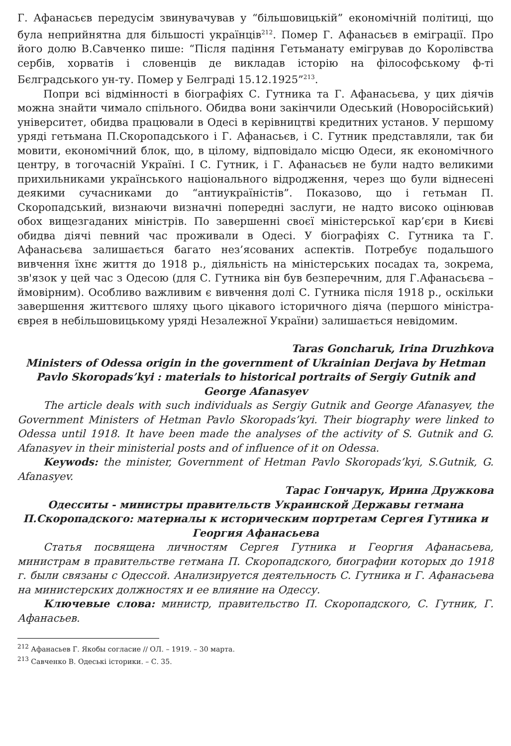Г. Афанасьєв передусім звинувачував у “більшовицькій” економічній політиці, що була неприйнятна для більшості українців<sup>212</sup>. Помер Г. Афанасьєв в еміграції. Про його долю В.Савченко пише: “Після падіння Гетьманату емігрував до Королівства сербів, хорватів і словенців де викладав історію на філософському ф-ті Бєлградського ун-ту. Помер у Белграді 15.12.1925”<sup>213</sup>.
Попри всі відмінності в біографіях С. Гутника та Г. Афанасьєва, у цих діячів можна знайти чимало спільного. Обидва вони закінчили Одеський (Новоросійський) університет, обидва працювали в Одесі в керівництві кредитних установ. У першому уряді гетьмана П.Скоропадського і Г. Афанасьєв, і С. Гутник представляли, так би мовити, економічний блок, що, в цілому, відповідало місцю Одеси, як економічного центру, в тогочасній Україні. І С. Гутник, і Г. Афанасьєв не були надто великими прихильниками українського національного відродження, через що були віднесені деякими сучасниками до “антиукраїністів”. Показово, що і гетьман П. Скоропадський, визнаючи визначні попередні заслуги, не надто високо оцінював обох вищезгаданих міністрів. По завершенні своєї міністерської кар’єри в Києві обидва діячі певний час проживали в Одесі. У біографіях С. Гутника та Г. Афанасьєва залишається багато нез’ясованих аспектів. Потребує подальшого вивчення їхнє життя до 1918 р., діяльність на міністерських посадах та, зокрема, зв'язок у цей час з Одесою (для С. Гутника він був безперечним, для Г.Афанасьєва – ймовірним). Особливо важливим є вивчення долі С. Гутника після 1918 р., оскільки завершення життєвого шляху цього цікавого історичного діяча (першого міністра-єврея в небільшовицькому уряді Незалежної України) залишається невідомим.
Taras Goncharuk, Irina Druzhkova
Ministers of Odessa origin in the government of Ukrainian Derjava by Hetman Pavlo Skoropads’kyi : materials to historical portraits of Sergiy Gutnik and George Afanasyev
The article deals with such individuals as Sergiy Gutnik and George Afanasyev, the Government Ministers of Hetman Pavlo Skoropads’kyi. Their biography were linked to Odessa until 1918. It have been made the analyses of the activity of S. Gutnik and G. Afanasyev in their ministerial posts and of influence of it on Odessa.
Keywods: the minister, Government of Hetman Pavlo Skoropads’kyi, S.Gutnik, G. Afanasyev.
Тарас Гончарук, Ирина Дружкова
Одесситы - министры правительств Украинской Державы гетмана П.Скоропадского: материалы к историческим портретам Сергея Гутника и Георгия Афанасьева
Статья посвящена личностям Сергея Гутника и Георгия Афанасьева, министрам в правительстве гетмана П. Скоропадского, биографии которых до 1918 г. были связаны с Одессой. Анализируется деятельность С. Гутника и Г. Афанасьева на министерских должностях и ее влияние на Одессу.
Ключевые слова: министр, правительство П. Скоропадского, С. Гутник, Г. Афанасьев.
<sup>212</sup> Афанасьев Г. Якобы согласие // ОЛ. – 1919. – 30 марта.
<sup>213</sup> Савченко В. Одеські історики. – С. 35.